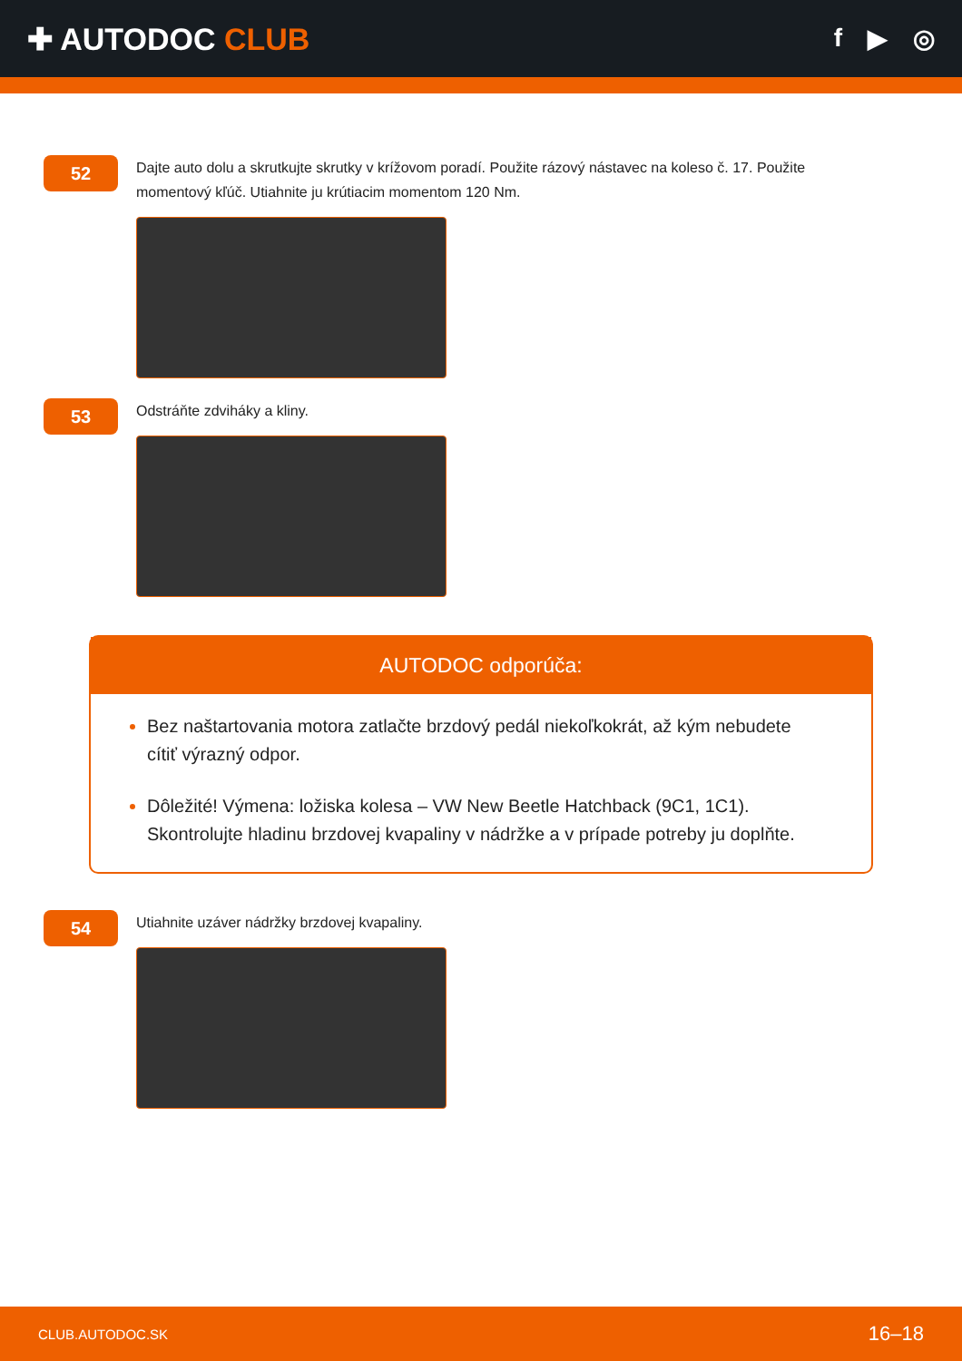✚ AUTODOC CLUB
f ▶ ◎
52
Dajte auto dolu a skrutkujte skrutky v krížovom poradí. Použite rázový nástavec na koleso č. 17. Použite momentový kľúč. Utiahnite ju krútiacim momentom 120 Nm.
53
Odstráňte zdviháky a kliny.
AUTODOC odporúča:
Bez naštartovania motora zatlačte brzdový pedál niekoľkokrát, až kým nebudete cítiť výrazný odpor.
Dôležité! Výmena: ložiska kolesa – VW New Beetle Hatchback (9C1, 1C1). Skontrolujte hladinu brzdovej kvapaliny v nádržke a v prípade potreby ju doplňte.
54
Utiahnite uzáver nádržky brzdovej kvapaliny.
CLUB.AUTODOC.SK 16–18